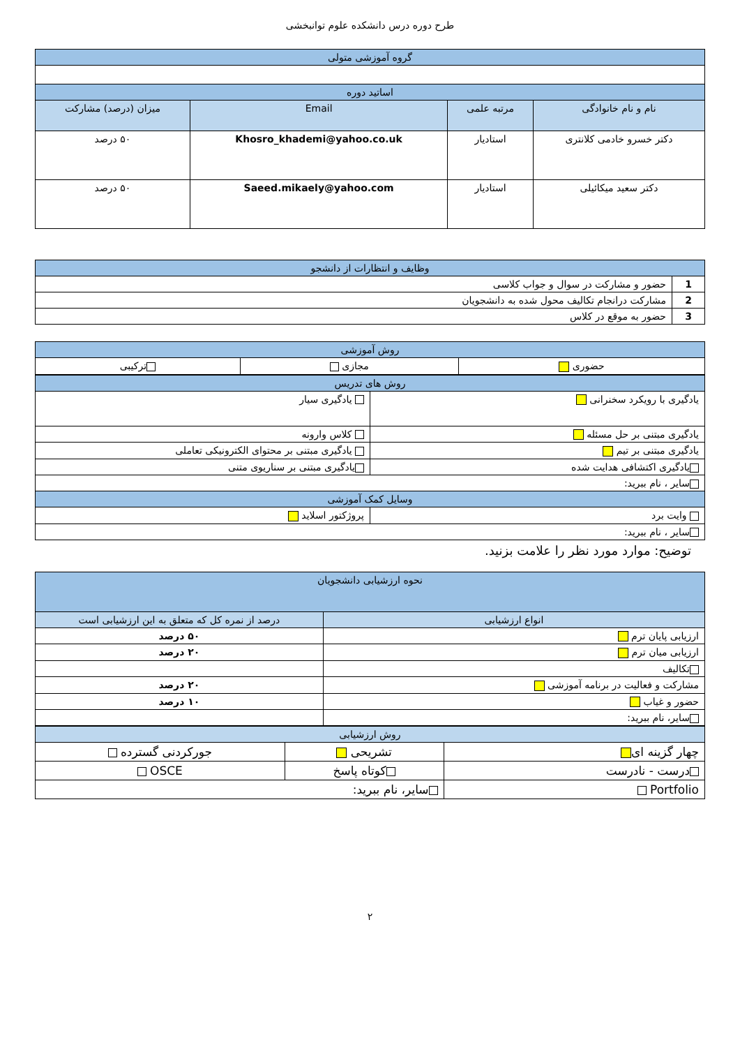طرح دوره درس دانشکده علوم توانبخشی
| گروه آموزشی متولی | | | |
| --- | --- | --- | --- |
| اساتید دوره | | | |
| نام و نام خانوادگی | مرتبه علمی | Email | میزان (درصد) مشارکت |
| دکتر خسرو خادمی کلانتری | استادیار | Khosro_khademi@yahoo.co.uk | ۵۰ درصد |
| دکتر سعید میکائیلی | استادیار | Saeed.mikaely@yahoo.com | ۵۰ درصد |
| وظایف و انتظارات از دانشجو | |
| --- | --- |
| 1 | حضور و مشارکت در سوال و جواب کلاسی |
| 2 | مشارکت درانجام تکالیف محول شده به دانشجویان |
| 3 | حضور به موقع در کلاس |
| روش آموزشی | | |
| --- | --- | --- |
| حضوری | مجازی | ترکیبی |
| روش های تدریس | |
| --- | --- |
| یادگیری با رویکرد سخنرانی | یادگیری سیار |
| یادگیری مبتنی بر حل مسئله | کلاس وارونه |
| یادگیری مبتنی بر تیم | یادگیری مبتنی بر محتوای الکترونیکی تعاملی |
| یادگیری اکتشافی هدایت شده | یادگیری مبتنی بر سناریوی متنی |
| سایر ، نام ببرید: | |
| وسایل کمک آموزشی | |
| وایت برد | پروژکتور اسلاید |
| سایر ، نام ببرید: | |
توضیح: موارد مورد نظر را علامت بزنید.
| نحوه ارزشیابی دانشجویان | |
| --- | --- |
| انواع ارزشیابی | درصد از نمره کل که متعلق به این ارزشیابی است |
| ارزیابی پایان ترم | ۵۰ درصد |
| ارزیابی میان ترم | ۲۰ درصد |
| تکالیف | |
| مشارکت و فعالیت در برنامه آموزشی | ۲۰ درصد |
| حضور و غیاب | ۱۰ درصد |
| سایر، نام ببرید: | |
| روش ارزشیابی | | |
| --- | --- | --- |
| چهار گزینه ای | تشریحی | جورکردنی گسترده |
| درست - نادرست | کوتاه پاسخ | OSCE |
| Portfolio | سایر، نام ببرید: | |
۲